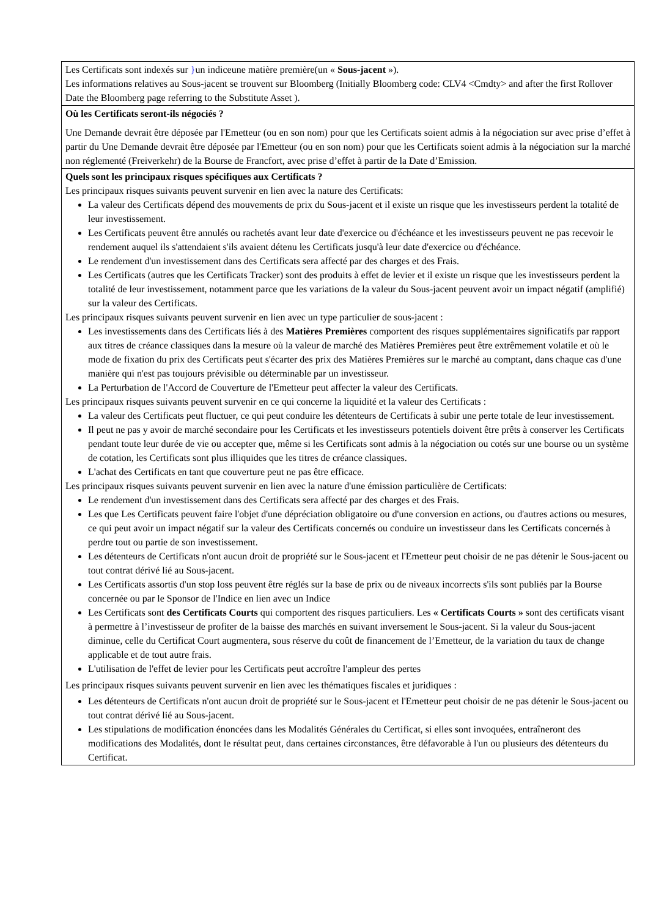| Les Certificats sont indexés sur } un indiceune matière première(un « Sous-jacent »). Les informations relatives au Sous-jacent se trouvent sur Bloomberg (Initially Bloomberg code: CLV4 <Cmdty> and after the first Rollover Date the Bloomberg page referring to the Substitute Asset ). |
| Où les Certificats seront-ils négociés ? Une Demande devrait être déposée par l'Emetteur (ou en son nom) pour que les Certificats soient admis à la négociation sur avec prise d’effet à partir du Une Demande devrait être déposée par l'Emetteur (ou en son nom) pour que les Certificats soient admis à la négociation sur la marché non réglementé (Freiverkehr) de la Bourse de Francfort, avec prise d’effet à partir de la Date d’Emission. |
| Quels sont les principaux risques spécifiques aux Certificats ? Les principaux risques suivants peuvent survenir en lien avec la nature des Certificats: La valeur des Certificats dépend des mouvements de prix du Sous-jacent et il existe un risque que les investisseurs perdent la totalité de leur investissement. Les Certificats peuvent être annulés ou rachetés avant leur date d'exercice ou d'échéance et les investisseurs peuvent ne pas recevoir le rendement auquel ils s'attendaient s'ils avaient détenu les Certificats jusqu'à leur date d'exercice ou d'échéance. Le rendement d'un investissement dans des Certificats sera affecté par des charges et des Frais. Les Certificats (autres que les Certificats Tracker) sont des produits à effet de levier et il existe un risque que les investisseurs perdent la totalité de leur investissement, notamment parce que les variations de la valeur du Sous-jacent peuvent avoir un impact négatif (amplifié) sur la valeur des Certificats. Les principaux risques suivants peuvent survenir en lien avec un type particulier de sous-jacent : Les investissements dans des Certificats liés à des Matières Premières comportent des risques supplémentaires significatifs par rapport aux titres de créance classiques dans la mesure où la valeur de marché des Matières Premières peut être extrêmement volatile et où le mode de fixation du prix des Certificats peut s'écarter des prix des Matières Premières sur le marché au comptant, dans chaque cas d'une manière qui n'est pas toujours prévisible ou déterminable par un investisseur. La Perturbation de l'Accord de Couverture de l'Emetteur peut affecter la valeur des Certificats. Les principaux risques suivants peuvent survenir en ce qui concerne la liquidité et la valeur des Certificats : La valeur des Certificats peut fluctuer, ce qui peut conduire les détenteurs de Certificats à subir une perte totale de leur investissement. Il peut ne pas y avoir de marché secondaire pour les Certificats et les investisseurs potentiels doivent être prêts à conserver les Certificats pendant toute leur durée de vie ou accepter que, même si les Certificats sont admis à la négociation ou cotés sur une bourse ou un système de cotation, les Certificats sont plus illiquides que les titres de créance classiques. L'achat des Certificats en tant que couverture peut ne pas être efficace. Les principaux risques suivants peuvent survenir en lien avec la nature d'une émission particulière de Certificats: Le rendement d'un investissement dans des Certificats sera affecté par des charges et des Frais. Les que Les Certificats peuvent faire l'objet d'une dépréciation obligatoire ou d'une conversion en actions, ou d'autres actions ou mesures, ce qui peut avoir un impact négatif sur la valeur des Certificats concernés ou conduire un investisseur dans les Certificats concernés à perdre tout ou partie de son investissement. Les détenteurs de Certificats n'ont aucun droit de propriété sur le Sous-jacent et l'Emetteur peut choisir de ne pas détenir le Sous-jacent ou tout contrat dérivé lié au Sous-jacent. Les Certificats assortis d'un stop loss peuvent être réglés sur la base de prix ou de niveaux incorrects s'ils sont publiés par la Bourse concernée ou par le Sponsor de l'Indice en lien avec un Indice Les Certificats sont des Certificats Courts qui comportent des risques particuliers. Les « Certificats Courts » sont des certificats visant à permettre à l’investisseur de profiter de la baisse des marchés en suivant inversement le Sous-jacent. Si la valeur du Sous-jacent diminue, celle du Certificat Court augmentera, sous réserve du coût de financement de l’Emetteur, de la variation du taux de change applicable et de tout autre frais. L'utilisation de l'effet de levier pour les Certificats peut accroître l'ampleur des pertes Les principaux risques suivants peuvent survenir en lien avec les thématiques fiscales et juridiques : Les détenteurs de Certificats n'ont aucun droit de propriété sur le Sous-jacent et l'Emetteur peut choisir de ne pas détenir le Sous-jacent ou tout contrat dérivé lié au Sous-jacent. Les stipulations de modification énoncées dans les Modalités Générales du Certificat, si elles sont invoquées, entraîneront des modifications des Modalités, dont le résultat peut, dans certaines circonstances, être défavorable à l'un ou plusieurs des détenteurs du Certificat. |